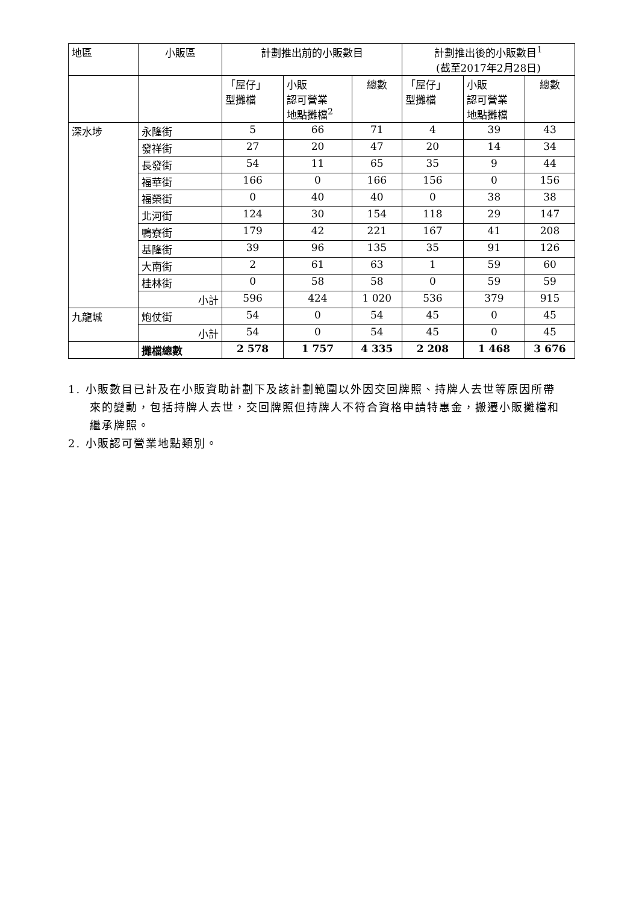| 地區 | 小販區 | 計劃推出前的小販數目 | | | 計劃推出後的小販數目<sup>1</sup> (截至2017年2月28日) | | |
| --- | --- | --- | --- | --- | --- | --- | --- |
| | | 「屋仔」 型攤檔 | 小販 認可營業 地點攤檔<sup>2</sup> | 總數 | 「屋仔」 型攤檔 | 小販 認可營業 地點攤檔 | 總數 |
| 深水埗 | 永隆街 | 5 | 66 | 71 | 4 | 39 | 43 |
| | 發祥街 | 27 | 20 | 47 | 20 | 14 | 34 |
| | 長發街 | 54 | 11 | 65 | 35 | 9 | 44 |
| | 福華街 | 166 | 0 | 166 | 156 | 0 | 156 |
| | 福榮街 | 0 | 40 | 40 | 0 | 38 | 38 |
| | 北河街 | 124 | 30 | 154 | 118 | 29 | 147 |
| | 鴨寮街 | 179 | 42 | 221 | 167 | 41 | 208 |
| | 基隆街 | 39 | 96 | 135 | 35 | 91 | 126 |
| | 大南街 | 2 | 61 | 63 | 1 | 59 | 60 |
| | 桂林街 | 0 | 58 | 58 | 0 | 59 | 59 |
| | 小計 | 596 | 424 | 1 020 | 536 | 379 | 915 |
| 九龍城 | 炮仗街 | 54 | 0 | 54 | 45 | 0 | 45 |
| | 小計 | 54 | 0 | 54 | 45 | 0 | 45 |
| | 攤檔總數 | 2 578 | 1 757 | 4 335 | 2 208 | 1 468 | 3 676 |
1. 小販數目已計及在小販資助計劃下及該計劃範圍以外因交回牌照、持牌人去世等原因所帶來的變動，包括持牌人去世，交回牌照但持牌人不符合資格申請特惠金，搬遷小販攤檔和繼承牌照。
2. 小販認可營業地點類別。